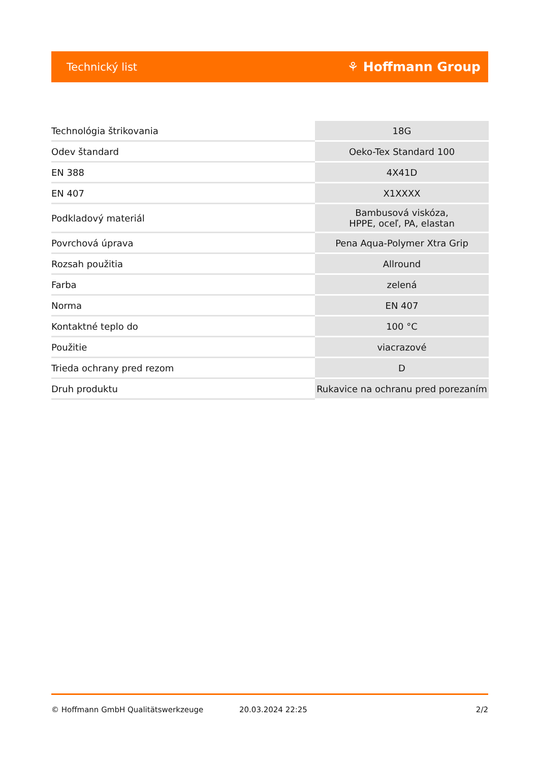Technický list ⚘ Hoffmann Group
| Technológia štrikovania | 18G |
| Odev štandard | Oeko-Tex Standard 100 |
| EN 388 | 4X41D |
| EN 407 | X1XXXX |
| Podkladový materiál | Bambusová viskóza, HPPE, oceľ, PA, elastan |
| Povrchová úprava | Pena Aqua-Polymer Xtra Grip |
| Rozsah použitia | Allround |
| Farba | zelená |
| Norma | EN 407 |
| Kontaktné teplo do | 100 °C |
| Použitie | viacrazové |
| Trieda ochrany pred rezom | D |
| Druh produktu | Rukavice na ochranu pred porezaním |
© Hoffmann GmbH Qualitätswerkzeuge 20.03.2024 22:25 2/2